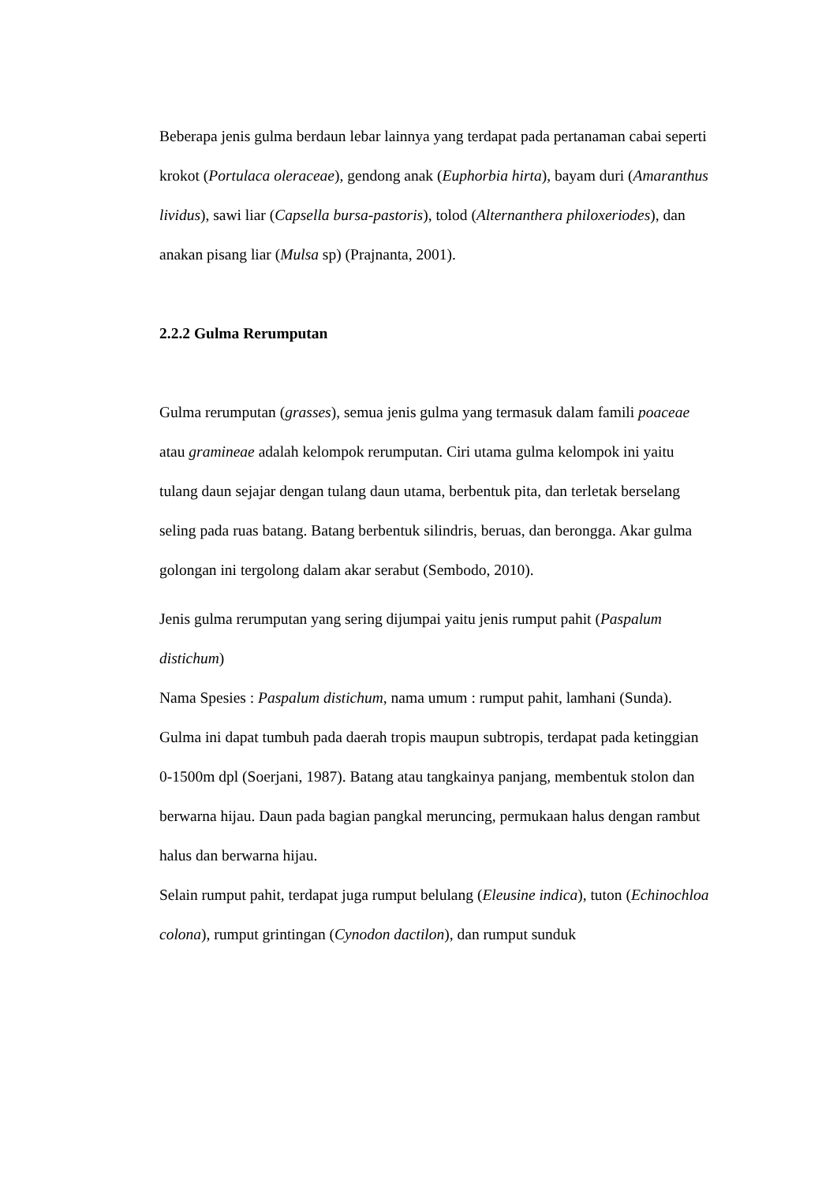Beberapa jenis gulma berdaun lebar lainnya yang terdapat pada pertanaman cabai seperti krokot (Portulaca oleraceae), gendong anak (Euphorbia hirta), bayam duri (Amaranthus lividus), sawi liar (Capsella bursa-pastoris), tolod (Alternanthera philoxeriodes), dan anakan pisang liar (Mulsa sp) (Prajnanta, 2001).
2.2.2 Gulma Rerumputan
Gulma rerumputan (grasses), semua jenis gulma yang termasuk dalam famili poaceae atau gramineae adalah kelompok rerumputan. Ciri utama gulma kelompok ini yaitu tulang daun sejajar dengan tulang daun utama, berbentuk pita, dan terletak berselang seling pada ruas batang. Batang berbentuk silindris, beruas, dan berongga. Akar gulma golongan ini tergolong dalam akar serabut (Sembodo, 2010).
Jenis gulma rerumputan yang sering dijumpai yaitu jenis rumput pahit (Paspalum distichum)
Nama Spesies : Paspalum distichum, nama umum : rumput pahit, lamhani (Sunda). Gulma ini dapat tumbuh pada daerah tropis maupun subtropis, terdapat pada ketinggian 0-1500m dpl (Soerjani, 1987). Batang atau tangkainya panjang, membentuk stolon dan berwarna hijau. Daun pada bagian pangkal meruncing, permukaan halus dengan rambut halus dan berwarna hijau.
Selain rumput pahit, terdapat juga rumput belulang (Eleusine indica), tuton (Echinochloa colona), rumput grintingan (Cynodon dactilon), dan rumput sunduk